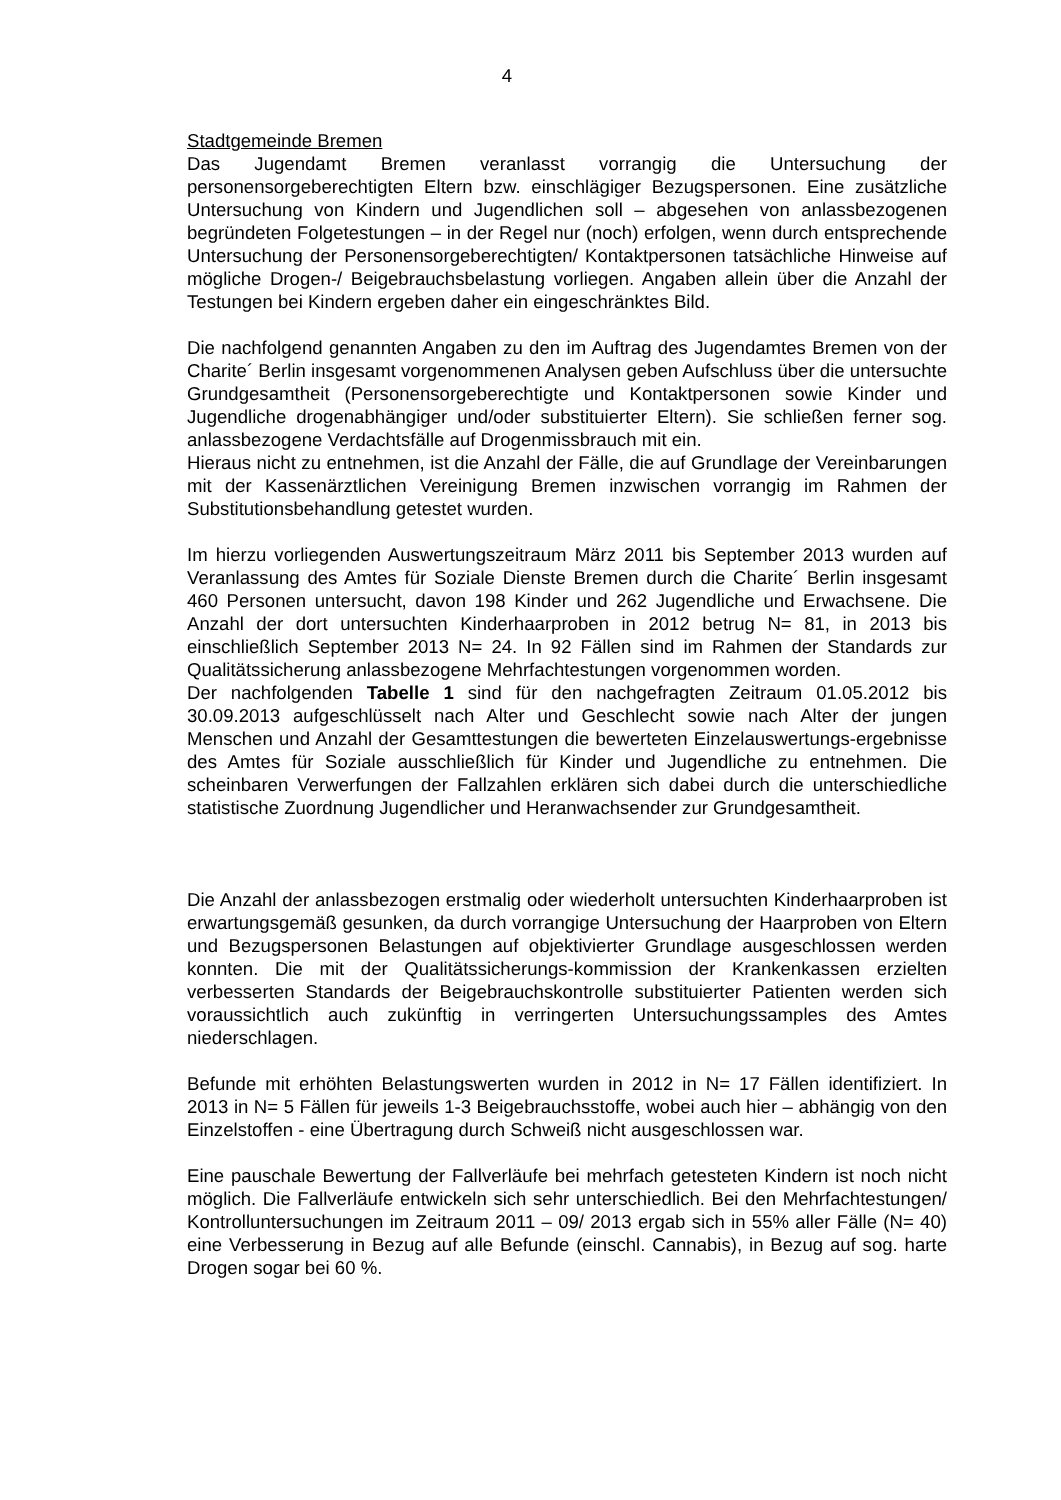4
Stadtgemeinde Bremen
Das Jugendamt Bremen veranlasst vorrangig die Untersuchung der personensorgeberechtigten Eltern bzw. einschlägiger Bezugspersonen. Eine zusätzliche Untersuchung von Kindern und Jugendlichen soll – abgesehen von anlassbezogenen begründeten Folgetestungen – in der Regel nur (noch) erfolgen, wenn durch entsprechende Untersuchung der Personensorgeberechtigten/ Kontaktpersonen tatsächliche Hinweise auf mögliche Drogen-/ Beigebrauchsbelastung vorliegen. Angaben allein über die Anzahl der Testungen bei Kindern ergeben daher ein eingeschränktes Bild.
Die nachfolgend genannten Angaben zu den im Auftrag des Jugendamtes Bremen von der Charite´ Berlin insgesamt vorgenommenen Analysen geben Aufschluss über die untersuchte Grundgesamtheit (Personensorgeberechtigte und Kontaktpersonen sowie Kinder und Jugendliche drogenabhängiger und/oder substituierter Eltern). Sie schließen ferner sog. anlassbezogene Verdachtsfälle auf Drogenmissbrauch mit ein.
Hieraus nicht zu entnehmen, ist die Anzahl der Fälle, die auf Grundlage der Vereinbarungen mit der Kassenärztlichen Vereinigung Bremen inzwischen vorrangig im Rahmen der Substitutionsbehandlung getestet wurden.
Im hierzu vorliegenden Auswertungszeitraum März 2011 bis September 2013 wurden auf Veranlassung des Amtes für Soziale Dienste Bremen durch die Charite´ Berlin insgesamt 460 Personen untersucht, davon 198 Kinder und 262 Jugendliche und Erwachsene. Die Anzahl der dort untersuchten Kinderhaarproben in 2012 betrug N= 81, in 2013 bis einschließlich September 2013 N= 24. In 92 Fällen sind im Rahmen der Standards zur Qualitätssicherung anlassbezogene Mehrfachtestungen vorgenommen worden.
Der nachfolgenden Tabelle 1 sind für den nachgefragten Zeitraum 01.05.2012 bis 30.09.2013 aufgeschlüsselt nach Alter und Geschlecht sowie nach Alter der jungen Menschen und Anzahl der Gesamttestungen die bewerteten Einzelauswertungs-ergebnisse des Amtes für Soziale ausschließlich für Kinder und Jugendliche zu entnehmen. Die scheinbaren Verwerfungen der Fallzahlen erklären sich dabei durch die unterschiedliche statistische Zuordnung Jugendlicher und Heranwachsender zur Grundgesamtheit.
Die Anzahl der anlassbezogen erstmalig oder wiederholt untersuchten Kinderhaarproben ist erwartungsgemäß gesunken, da durch vorrangige Untersuchung der Haarproben von Eltern und Bezugspersonen Belastungen auf objektivierter Grundlage ausgeschlossen werden konnten. Die mit der Qualitätssicherungs-kommission der Krankenkassen erzielten verbesserten Standards der Beigebrauchskontrolle substituierter Patienten werden sich voraussichtlich auch zukünftig in verringerten Untersuchungssamples des Amtes niederschlagen.
Befunde mit erhöhten Belastungswerten wurden in 2012 in N= 17 Fällen identifiziert. In 2013 in N= 5 Fällen für jeweils 1-3 Beigebrauchsstoffe, wobei auch hier – abhängig von den Einzelstoffen - eine Übertragung durch Schweiß nicht ausgeschlossen war.
Eine pauschale Bewertung der Fallverläufe bei mehrfach getesteten Kindern ist noch nicht möglich. Die Fallverläufe entwickeln sich sehr unterschiedlich. Bei den Mehrfachtestungen/ Kontrolluntersuchungen im Zeitraum 2011 – 09/ 2013 ergab sich in 55% aller Fälle (N= 40) eine Verbesserung in Bezug auf alle Befunde (einschl. Cannabis), in Bezug auf sog. harte Drogen sogar bei 60 %.